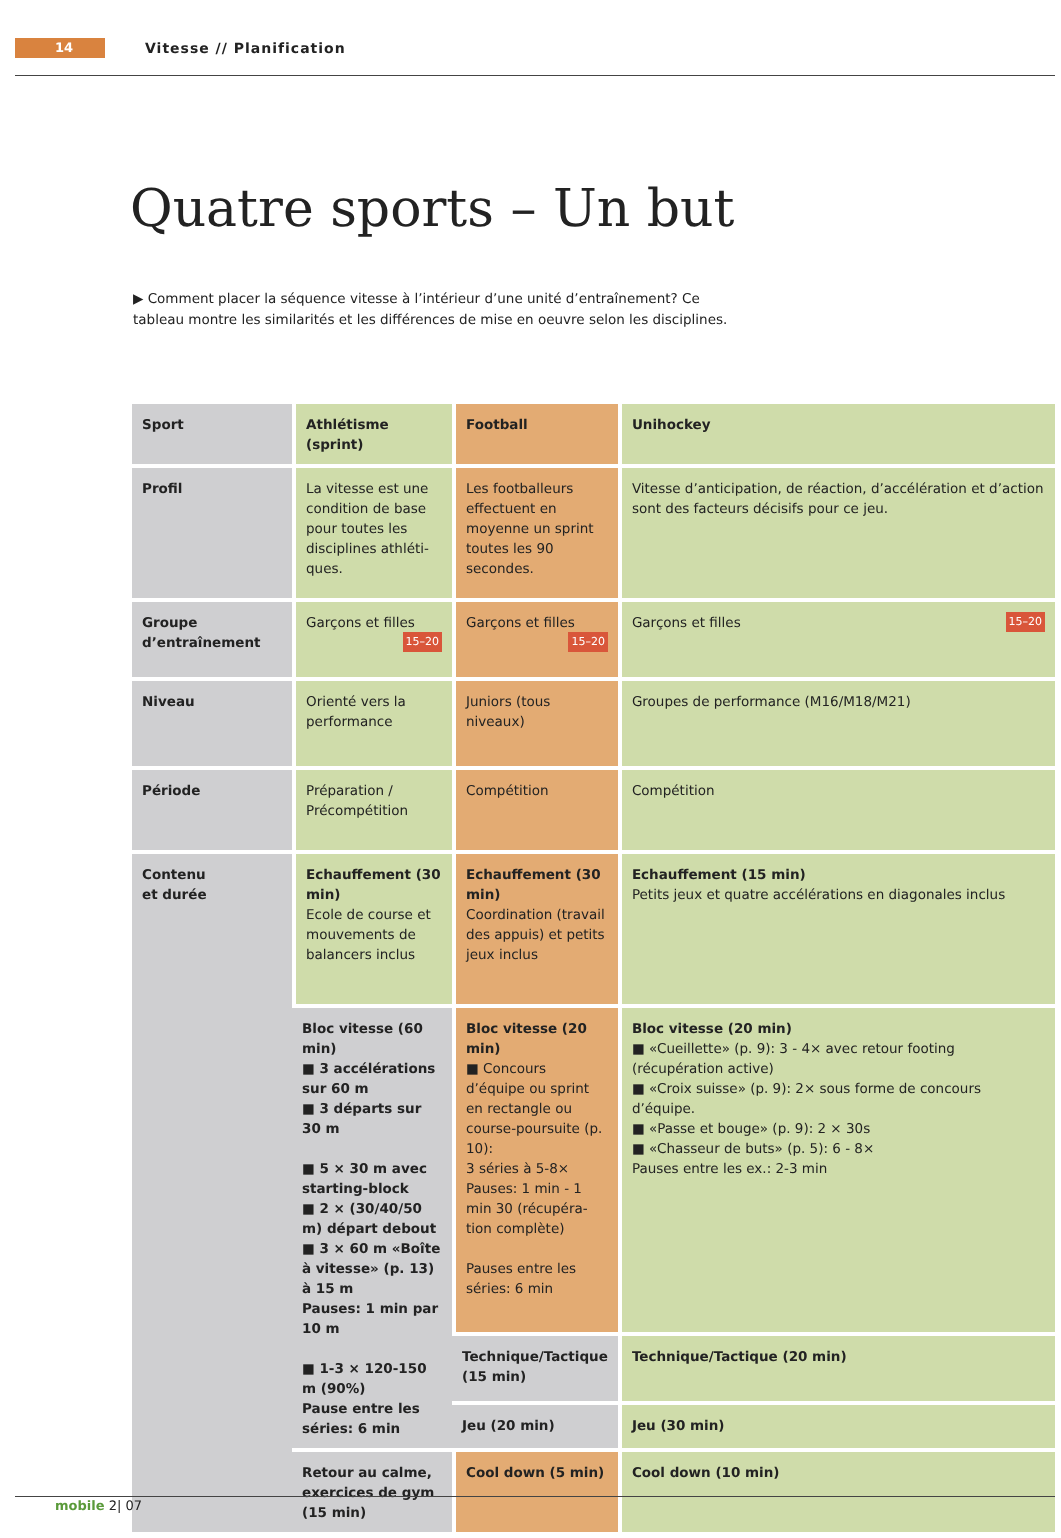14
Vitesse // Planification
Quatre sports – Un but
▶ Comment placer la séquence vitesse à l’intérieur d’une unité d’entraînement? Ce tableau montre les similarités et les différences de mise en oeuvre selon les disciplines.
| Sport | Athlétisme (sprint) | Football | Unihockey |
| --- | --- | --- | --- |
| Profil | La vitesse est une condition de base pour toutes les disciplines athléti-ques. | Les footballeurs effectuent en moyenne un sprint toutes les 90 secondes. | Vitesse d’anticipation, de réaction, d’accélération et d’action sont des facteurs décisifs pour ce jeu. |
| Groupe d’entraînement | Garçons et filles 15–20 | Garçons et filles 15–20 | Garçons et filles 15–20 |
| Niveau | Orienté vers la performance | Juniors (tous niveaux) | Groupes de performance (M16/M18/M21) |
| Période | Préparation / Précompétition | Compétition | Compétition |
| Contenu et durée | Echauffement (30 min) Ecole de course et mouvements de balancers inclus | Echauffement (30 min) Coordination (travail des appuis) et petits jeux inclus | Echauffement (15 min) Petits jeux et quatre accélérations en diagonales inclus |
| | Bloc vitesse (60 min) ■ 3 accélérations sur 60 m ■ 3 départs sur 30 m ■ 5 × 30 m avec starting-block ■ 2 × (30/40/50 m) départ debout ■ 3 × 60 m «Boîte à vitesse» (p. 13) à 15 m Pauses: 1 min par 10 m ■ 1-3 × 120-150 m (90%) Pause entre les séries: 6 min | Bloc vitesse (20 min) ■ Concours d’équipe ou sprint en rectangle ou course-poursuite (p. 10): 3 séries à 5-8× Pauses: 1 min - 1 min 30 (récupéra-tion complète) Pauses entre les séries: 6 min | Bloc vitesse (20 min) ■ «Cueillette» (p. 9): 3 - 4× avec retour footing (récupération active) ■ «Croix suisse» (p. 9): 2× sous forme de concours d’équipe. ■ «Passe et bouge» (p. 9): 2 × 30s ■ «Chasseur de buts» (p. 5): 6 - 8× Pauses entre les ex.: 2-3 min |
| | | Technique/Tactique (15 min) | Technique/Tactique (20 min) |
| | | Jeu (20 min) | Jeu (30 min) |
| | Retour au calme, exercices de gym (15 min) | Cool down (5 min) | Cool down (10 min) |
mobile 2| 07